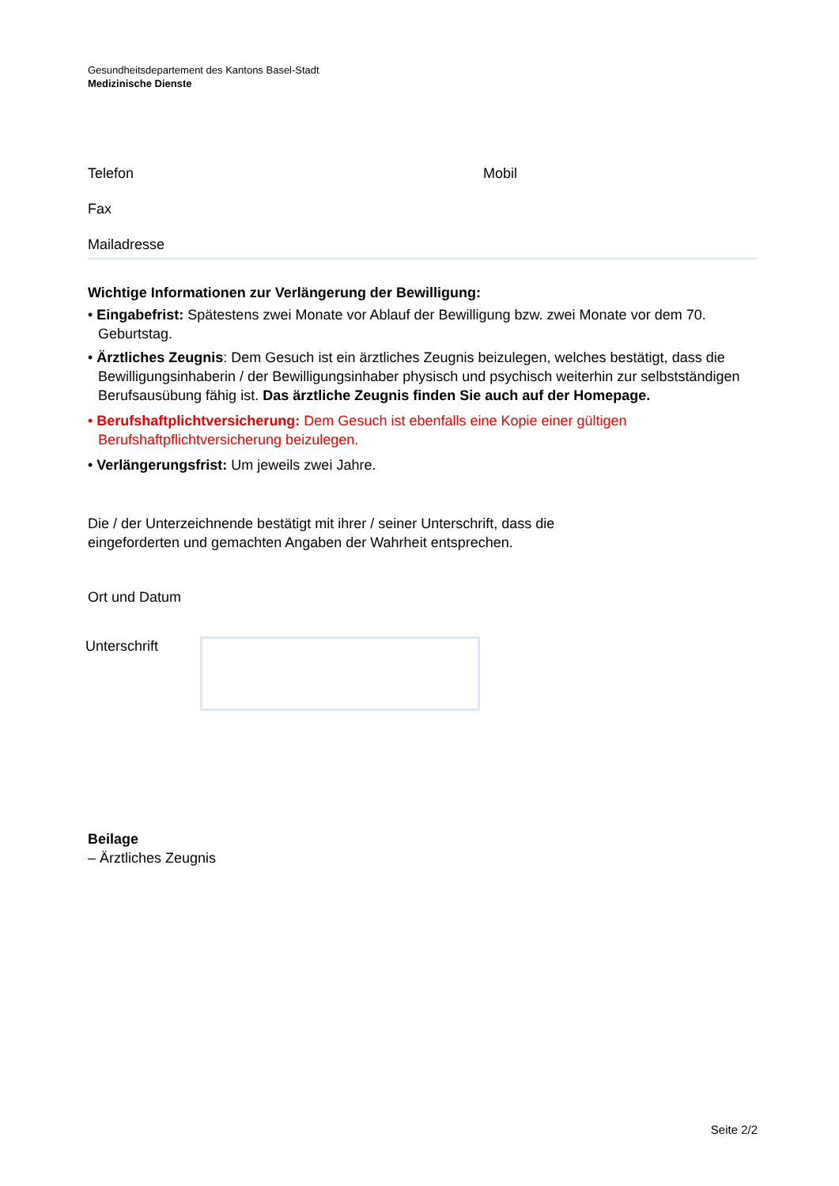Gesundheitsdepartement des Kantons Basel-Stadt
Medizinische Dienste
Telefon Mobil
Fax
Mailadresse
Wichtige Informationen zur Verlängerung der Bewilligung:
• Eingabefrist: Spätestens zwei Monate vor Ablauf der Bewilligung bzw. zwei Monate vor dem 70. Geburtstag.
• Ärztliches Zeugnis: Dem Gesuch ist ein ärztliches Zeugnis beizulegen, welches bestätigt, dass die Bewilligungsinhaberin / der Bewilligungsinhaber physisch und psychisch weiterhin zur selbstständigen Berufsausübung fähig ist. Das ärztliche Zeugnis finden Sie auch auf der Homepage.
• Berufshaftplichtversicherung: Dem Gesuch ist ebenfalls eine Kopie einer gültigen Berufshaftpflichtversicherung beizulegen.
• Verlängerungsfrist: Um jeweils zwei Jahre.
Die / der Unterzeichnende bestätigt mit ihrer / seiner Unterschrift, dass die
eingeforderten und gemachten Angaben der Wahrheit entsprechen.
Ort und Datum
Unterschrift
Beilage
– Ärztliches Zeugnis
Seite 2/2